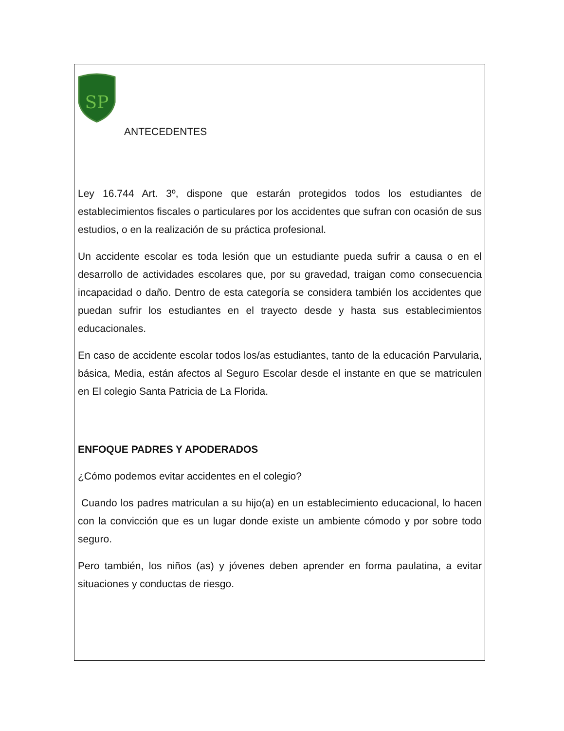SP
ANTECEDENTES
Ley 16.744 Art. 3º, dispone que estarán protegidos todos los estudiantes de establecimientos fiscales o particulares por los accidentes que sufran con ocasión de sus estudios, o en la realización de su práctica profesional.
Un accidente escolar es toda lesión que un estudiante pueda sufrir a causa o en el desarrollo de actividades escolares que, por su gravedad, traigan como consecuencia incapacidad o daño. Dentro de esta categoría se considera también los accidentes que puedan sufrir los estudiantes en el trayecto desde y hasta sus establecimientos educacionales.
En caso de accidente escolar todos los/as estudiantes, tanto de la educación Parvularia, básica, Media, están afectos al Seguro Escolar desde el instante en que se matriculen en El colegio Santa Patricia de La Florida.
ENFOQUE PADRES Y APODERADOS
¿Cómo podemos evitar accidentes en el colegio?
Cuando los padres matriculan a su hijo(a) en un establecimiento educacional, lo hacen con la convicción que es un lugar donde existe un ambiente cómodo y por sobre todo seguro.
Pero también, los niños (as) y jóvenes deben aprender en forma paulatina, a evitar situaciones y conductas de riesgo.